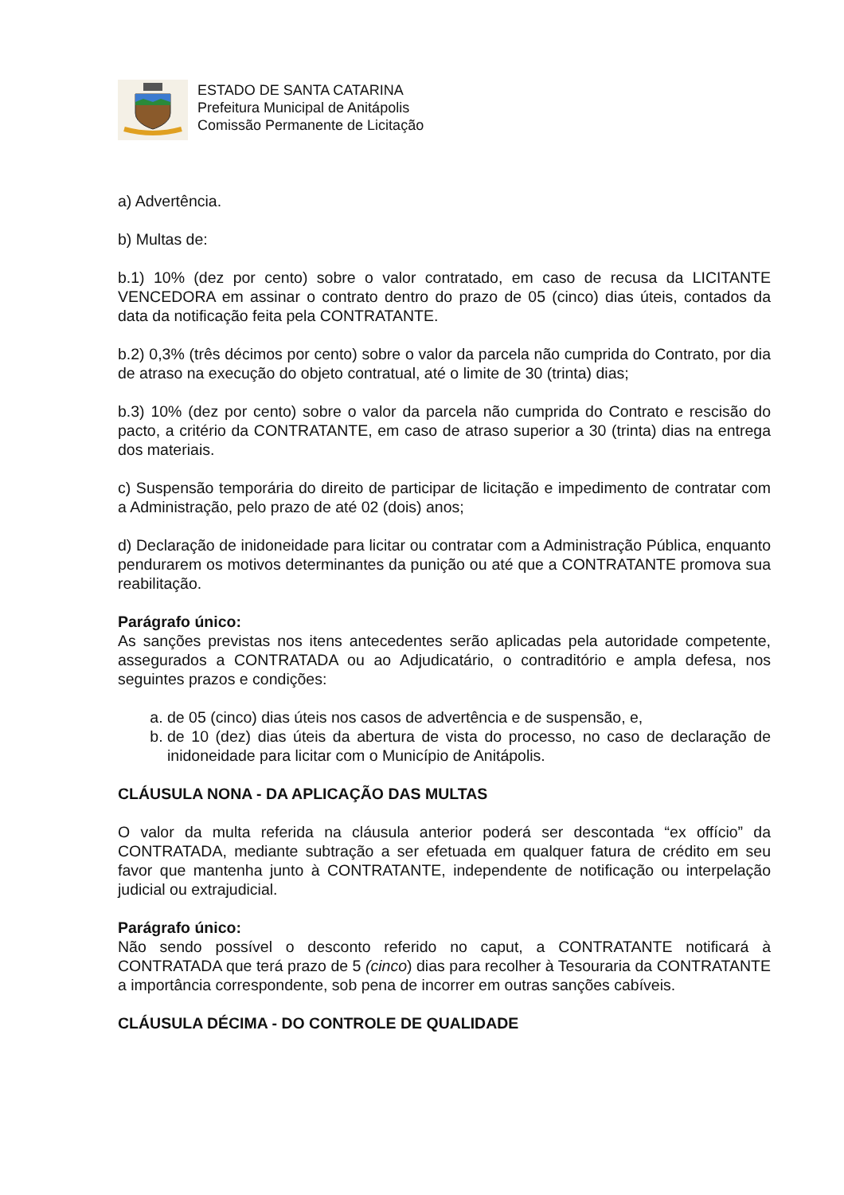ESTADO DE SANTA CATARINA
Prefeitura Municipal de Anitápolis
Comissão Permanente de Licitação
a) Advertência.
b) Multas de:
b.1) 10% (dez por cento) sobre o valor contratado, em caso de recusa da LICITANTE VENCEDORA em assinar o contrato dentro do prazo de 05 (cinco) dias úteis, contados da data da notificação feita pela CONTRATANTE.
b.2) 0,3% (três décimos por cento) sobre o valor da parcela não cumprida do Contrato, por dia de atraso na execução do objeto contratual, até o limite de 30 (trinta) dias;
b.3) 10% (dez por cento) sobre o valor da parcela não cumprida do Contrato e rescisão do pacto, a critério da CONTRATANTE, em caso de atraso superior a 30 (trinta) dias na entrega dos materiais.
c) Suspensão temporária do direito de participar de licitação e impedimento de contratar com a Administração, pelo prazo de até 02 (dois) anos;
d) Declaração de inidoneidade para licitar ou contratar com a Administração Pública, enquanto pendurarem os motivos determinantes da punição ou até que a CONTRATANTE promova sua reabilitação.
Parágrafo único:
As sanções previstas nos itens antecedentes serão aplicadas pela autoridade competente, assegurados a CONTRATADA ou ao Adjudicatário, o contraditório e ampla defesa, nos seguintes prazos e condições:
a. de 05 (cinco) dias úteis nos casos de advertência e de suspensão, e,
b. de 10 (dez) dias úteis da abertura de vista do processo, no caso de declaração de inidoneidade para licitar com o Município de Anitápolis.
CLÁUSULA NONA - DA APLICAÇÃO DAS MULTAS
O valor da multa referida na cláusula anterior poderá ser descontada “ex offício” da CONTRATADA, mediante subtração a ser efetuada em qualquer fatura de crédito em seu favor que mantenha junto à CONTRATANTE, independente de notificação ou interpelação judicial ou extrajudicial.
Parágrafo único:
Não sendo possível o desconto referido no caput, a CONTRATANTE notificará à CONTRATADA que terá prazo de 5 (cinco) dias para recolher à Tesouraria da CONTRATANTE a importância correspondente, sob pena de incorrer em outras sanções cabíveis.
CLÁUSULA DÉCIMA - DO CONTROLE DE QUALIDADE